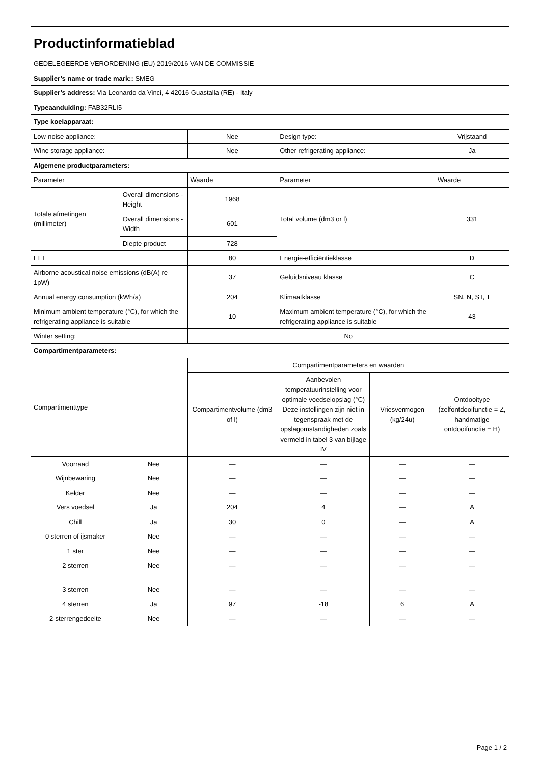| Productinformatieblad GEDELEGEERDE VERORDENING (EU) 2019/2016 VAN DE COMMISSIE | | | | | |
| Supplier’s name or trade mark:: SMEG | | | | | |
| Supplier’s address: Via Leonardo da Vinci, 4 42016 Guastalla (RE) - Italy | | | | | |
| Typeaanduiding: FAB32RLI5 | | | | | |
| Type koelapparaat: | | | | | |
| Low-noise appliance: | | Nee | Design type: | | Vrijstaand |
| Wine storage appliance: | | Nee | Other refrigerating appliance: | | Ja |
| Algemene productparameters: | | | | | |
| Parameter | | Waarde | Parameter | | Waarde |
| Totale afmetingen (millimeter) | Overall dimensions - Height | 1968 | Total volume (dm3 or l) | | 331 |
| | Overall dimensions - Width | 601 | | | |
| | Diepte product | 728 | | | |
| EEI | | 80 | Energie-efficiëntieklasse | | D |
| Airborne acoustical noise emissions (dB(A) re 1pW) | | 37 | Geluidsniveau klasse | | C |
| Annual energy consumption (kWh/a) | | 204 | Klimaatklasse | | SN, N, ST, T |
| Minimum ambient temperature (°C), for which the refrigerating appliance is suitable | | 10 | Maximum ambient temperature (°C), for which the refrigerating appliance is suitable | | 43 |
| Winter setting: | | No | | | |
| Compartimentparameters: | | | | | |
| Compartimenttype | | Compartimentparameters en waarden | | | |
| | | Compartimentvolume (dm3 of l) | Aanbevolen temperatuurinstelling voor optimale voedselopslag (°C) Deze instellingen zijn niet in tegenspraak met de opslagomstandigheden zoals vermeld in tabel 3 van bijlage IV | Vriesvermogen (kg/24u) | Ontdooitype (zelfontdooifunctie = Z, handmatige ontdooifunctie = H) |
| Voorraad | Nee | — | — | — | — |
| Wijnbewaring | Nee | — | — | — | — |
| Kelder | Nee | — | — | — | — |
| Vers voedsel | Ja | 204 | 4 | — | A |
| Chill | Ja | 30 | 0 | — | A |
| 0 sterren of ijsmaker | Nee | — | — | — | — |
| 1 ster | Nee | — | — | — | — |
| 2 sterren | Nee | — | — | — | — |
| 3 sterren | Nee | — | — | — | — |
| 4 sterren | Ja | 97 | -18 | 6 | A |
| 2-sterrengedeelte | Nee | — | — | — | — |
Page 1 / 2